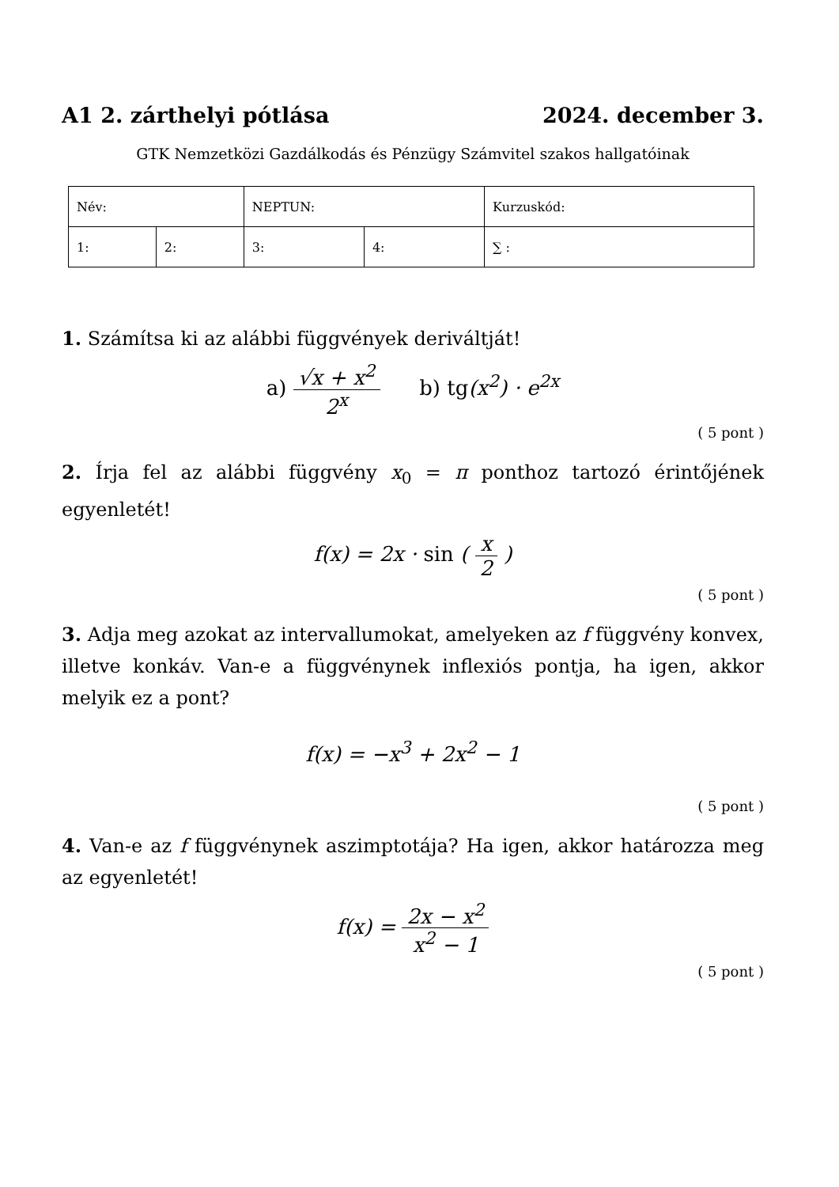A1 2. zárthelyi pótlása 2024. december 3.
GTK Nemzetközi Gazdálkodás és Pénzügy Számvitel szakos hallgatóinak
| Név: | | NEPTUN: | | Kurzuskód: |
| 1: | 2: | 3: | 4: | ∑ : |
1. Számítsa ki az alábbi függvények deriváltját!
a) √x + x<sup>2</sup> 2<sup>x</sup> b) tg(x<sup>2</sup>) · e<sup>2x</sup>
( 5 pont )
2. Írja fel az alábbi függvény x<sub>0</sub> = π ponthoz tartozó érintőjének egyenletét!
f(x) = 2x · sin ( x 2 )
( 5 pont )
3. Adja meg azokat az intervallumokat, amelyeken az f függvény konvex, illetve konkáv. Van-e a függvénynek inflexiós pontja, ha igen, akkor melyik ez a pont?
f(x) = −x<sup>3</sup> + 2x<sup>2</sup> − 1
( 5 pont )
4. Van-e az f függvénynek aszimptotája? Ha igen, akkor határozza meg az egyenletét!
f(x) = 2x − x<sup>2</sup> x<sup>2</sup> − 1
( 5 pont )